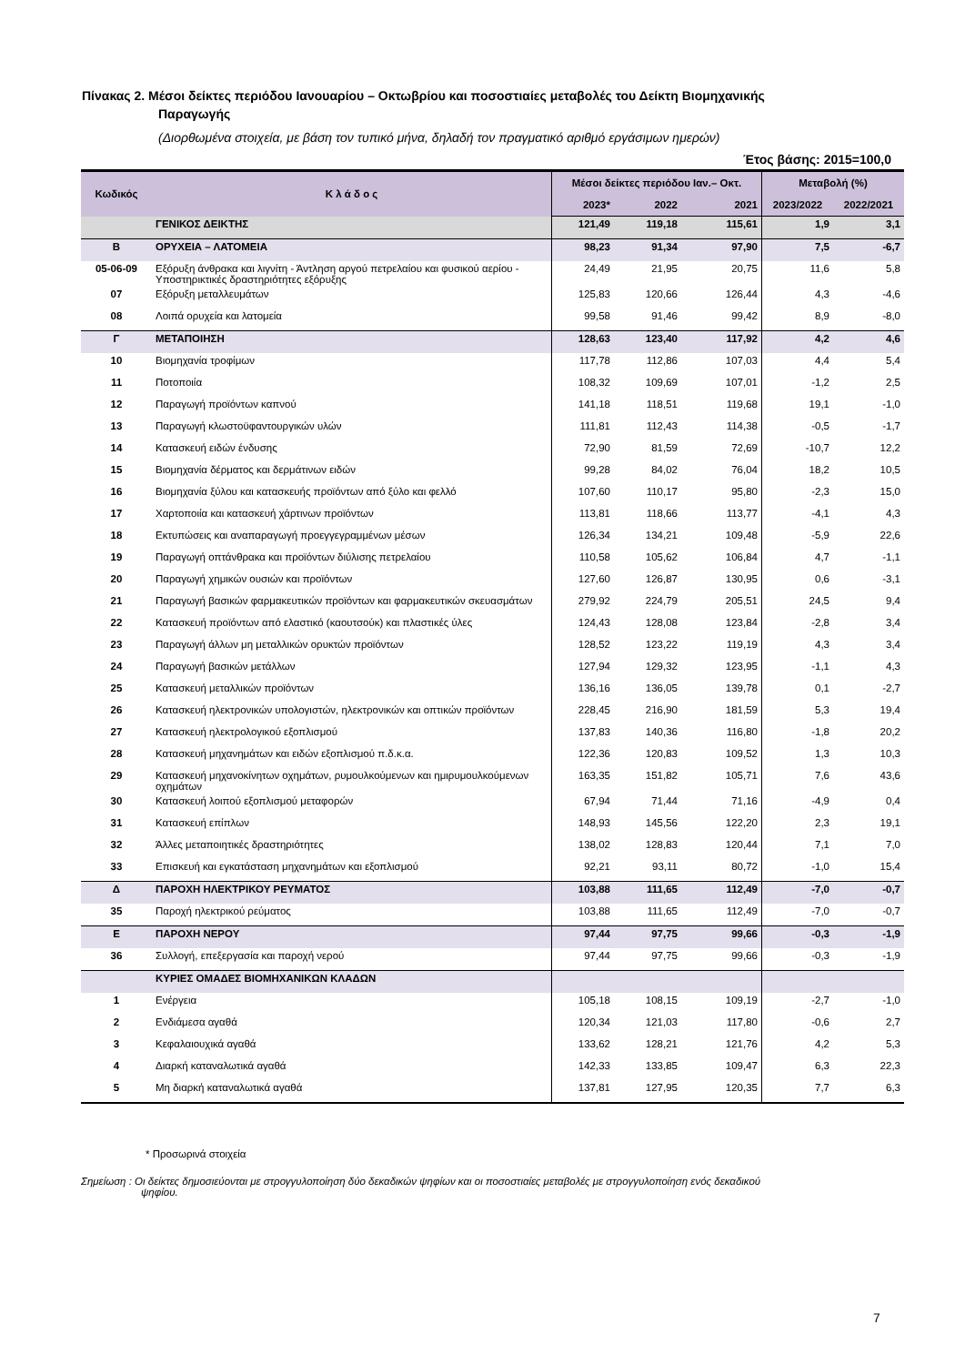Πίνακας 2. Μέσοι δείκτες περιόδου Ιανουαρίου – Οκτωβρίου και ποσοστιαίες μεταβολές του Δείκτη Βιομηχανικής
Παραγωγής
(Διορθωμένα στοιχεία, με βάση τον τυπικό μήνα, δηλαδή τον πραγματικό αριθμό εργάσιμων ημερών)
Έτος βάσης: 2015=100,0
| Κωδικός | Κ λ ά δ ο ς | Μέσοι δείκτες περιόδου Ιαν.– Οκτ. | | | Μεταβολή (%) | |
| --- | --- | --- | --- | --- | --- | --- |
| | | 2023* | 2022 | 2021 | 2023/2022 | 2022/2021 |
| | ΓΕΝΙΚΟΣ ΔΕΙΚΤΗΣ | 121,49 | 119,18 | 115,61 | 1,9 | 3,1 |
| Β | ΟΡΥΧΕΙΑ – ΛΑΤΟΜΕΙΑ | 98,23 | 91,34 | 97,90 | 7,5 | -6,7 |
| 05-06-09 | Εξόρυξη άνθρακα και λιγνίτη - Άντληση αργού πετρελαίου και φυσικού αερίου - Υποστηρικτικές δραστηριότητες εξόρυξης | 24,49 | 21,95 | 20,75 | 11,6 | 5,8 |
| 07 | Εξόρυξη μεταλλευμάτων | 125,83 | 120,66 | 126,44 | 4,3 | -4,6 |
| 08 | Λοιπά ορυχεία και λατομεία | 99,58 | 91,46 | 99,42 | 8,9 | -8,0 |
| Γ | ΜΕΤΑΠΟΙΗΣΗ | 128,63 | 123,40 | 117,92 | 4,2 | 4,6 |
| 10 | Βιομηχανία τροφίμων | 117,78 | 112,86 | 107,03 | 4,4 | 5,4 |
| 11 | Ποτοποιία | 108,32 | 109,69 | 107,01 | -1,2 | 2,5 |
| 12 | Παραγωγή προϊόντων καπνού | 141,18 | 118,51 | 119,68 | 19,1 | -1,0 |
| 13 | Παραγωγή κλωστοϋφαντουργικών υλών | 111,81 | 112,43 | 114,38 | -0,5 | -1,7 |
| 14 | Κατασκευή ειδών ένδυσης | 72,90 | 81,59 | 72,69 | -10,7 | 12,2 |
| 15 | Βιομηχανία δέρματος και δερμάτινων ειδών | 99,28 | 84,02 | 76,04 | 18,2 | 10,5 |
| 16 | Βιομηχανία ξύλου και κατασκευής προϊόντων από ξύλο και φελλό | 107,60 | 110,17 | 95,80 | -2,3 | 15,0 |
| 17 | Χαρτοποιία και κατασκευή χάρτινων προϊόντων | 113,81 | 118,66 | 113,77 | -4,1 | 4,3 |
| 18 | Εκτυπώσεις και αναπαραγωγή προεγγεγραμμένων μέσων | 126,34 | 134,21 | 109,48 | -5,9 | 22,6 |
| 19 | Παραγωγή οπτάνθρακα και προϊόντων διύλισης πετρελαίου | 110,58 | 105,62 | 106,84 | 4,7 | -1,1 |
| 20 | Παραγωγή χημικών ουσιών και προϊόντων | 127,60 | 126,87 | 130,95 | 0,6 | -3,1 |
| 21 | Παραγωγή βασικών φαρμακευτικών προϊόντων και φαρμακευτικών σκευασμάτων | 279,92 | 224,79 | 205,51 | 24,5 | 9,4 |
| 22 | Κατασκευή προϊόντων από ελαστικό (καουτσούκ) και πλαστικές ύλες | 124,43 | 128,08 | 123,84 | -2,8 | 3,4 |
| 23 | Παραγωγή άλλων μη μεταλλικών ορυκτών προϊόντων | 128,52 | 123,22 | 119,19 | 4,3 | 3,4 |
| 24 | Παραγωγή βασικών μετάλλων | 127,94 | 129,32 | 123,95 | -1,1 | 4,3 |
| 25 | Κατασκευή μεταλλικών προϊόντων | 136,16 | 136,05 | 139,78 | 0,1 | -2,7 |
| 26 | Κατασκευή ηλεκτρονικών υπολογιστών, ηλεκτρονικών και οπτικών προϊόντων | 228,45 | 216,90 | 181,59 | 5,3 | 19,4 |
| 27 | Κατασκευή ηλεκτρολογικού εξοπλισμού | 137,83 | 140,36 | 116,80 | -1,8 | 20,2 |
| 28 | Κατασκευή μηχανημάτων και ειδών εξοπλισμού π.δ.κ.α. | 122,36 | 120,83 | 109,52 | 1,3 | 10,3 |
| 29 | Κατασκευή μηχανοκίνητων οχημάτων, ρυμουλκούμενων και ημιρυμουλκούμενων οχημάτων | 163,35 | 151,82 | 105,71 | 7,6 | 43,6 |
| 30 | Κατασκευή λοιπού εξοπλισμού μεταφορών | 67,94 | 71,44 | 71,16 | -4,9 | 0,4 |
| 31 | Κατασκευή επίπλων | 148,93 | 145,56 | 122,20 | 2,3 | 19,1 |
| 32 | Άλλες μεταποιητικές δραστηριότητες | 138,02 | 128,83 | 120,44 | 7,1 | 7,0 |
| 33 | Επισκευή και εγκατάσταση μηχανημάτων και εξοπλισμού | 92,21 | 93,11 | 80,72 | -1,0 | 15,4 |
| Δ | ΠΑΡΟΧΗ ΗΛΕΚΤΡΙΚΟΥ ΡΕΥΜΑΤΟΣ | 103,88 | 111,65 | 112,49 | -7,0 | -0,7 |
| 35 | Παροχή ηλεκτρικού ρεύματος | 103,88 | 111,65 | 112,49 | -7,0 | -0,7 |
| Ε | ΠΑΡΟΧΗ ΝΕΡΟΥ | 97,44 | 97,75 | 99,66 | -0,3 | -1,9 |
| 36 | Συλλογή, επεξεργασία και παροχή νερού | 97,44 | 97,75 | 99,66 | -0,3 | -1,9 |
| | ΚΥΡΙΕΣ ΟΜΑΔΕΣ ΒΙΟΜΗΧΑΝΙΚΩΝ ΚΛΑΔΩΝ | | | | | |
| 1 | Ενέργεια | 105,18 | 108,15 | 109,19 | -2,7 | -1,0 |
| 2 | Ενδιάμεσα αγαθά | 120,34 | 121,03 | 117,80 | -0,6 | 2,7 |
| 3 | Κεφαλαιουχικά αγαθά | 133,62 | 128,21 | 121,76 | 4,2 | 5,3 |
| 4 | Διαρκή καταναλωτικά αγαθά | 142,33 | 133,85 | 109,47 | 6,3 | 22,3 |
| 5 | Μη διαρκή καταναλωτικά αγαθά | 137,81 | 127,95 | 120,35 | 7,7 | 6,3 |
* Προσωρινά στοιχεία
Σημείωση : Οι δείκτες δημοσιεύονται με στρογγυλοποίηση δύο δεκαδικών ψηφίων και οι ποσοστιαίες μεταβολές με στρογγυλοποίηση ενός δεκαδικού
ψηφίου.
7